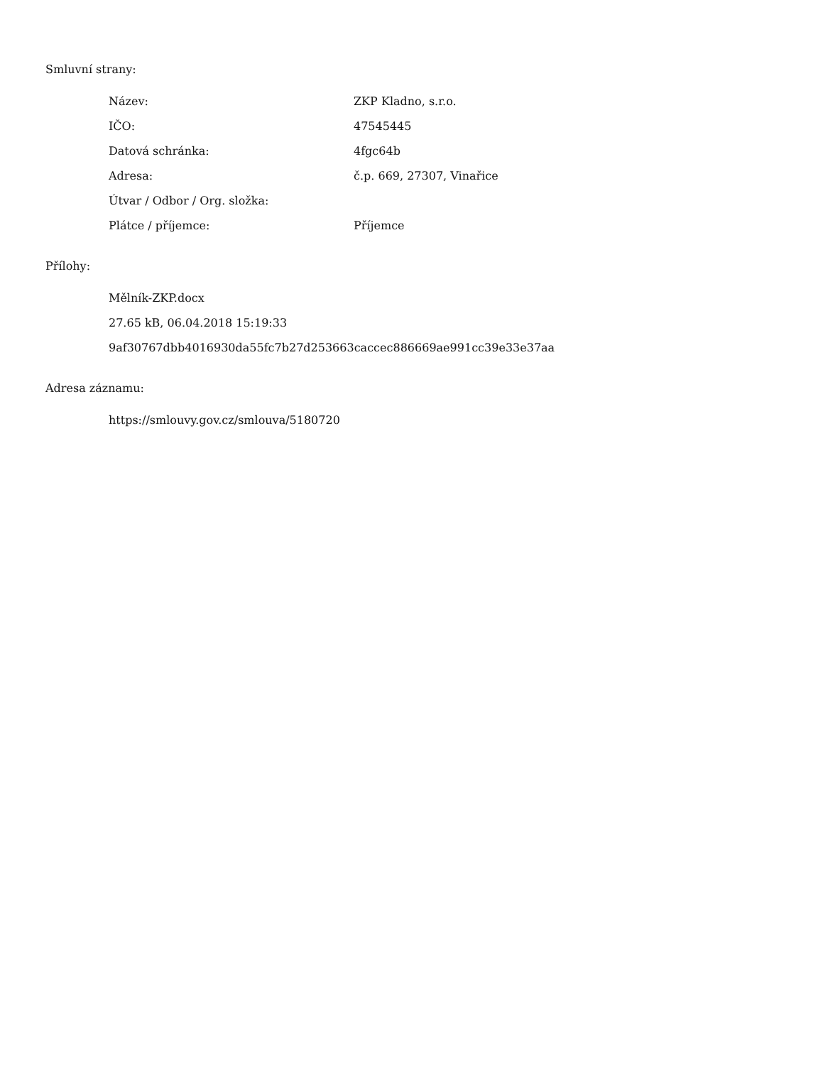Smluvní strany:
| Název: | ZKP Kladno, s.r.o. |
| IČO: | 47545445 |
| Datová schránka: | 4fgc64b |
| Adresa: | č.p. 669, 27307, Vinařice |
| Útvar / Odbor / Org. složka: | |
| Plátce / příjemce: | Příjemce |
Přílohy:
Mělník-ZKP.docx
27.65 kB, 06.04.2018 15:19:33
9af30767dbb4016930da55fc7b27d253663caccec886669ae991cc39e33e37aa
Adresa záznamu:
https://smlouvy.gov.cz/smlouva/5180720